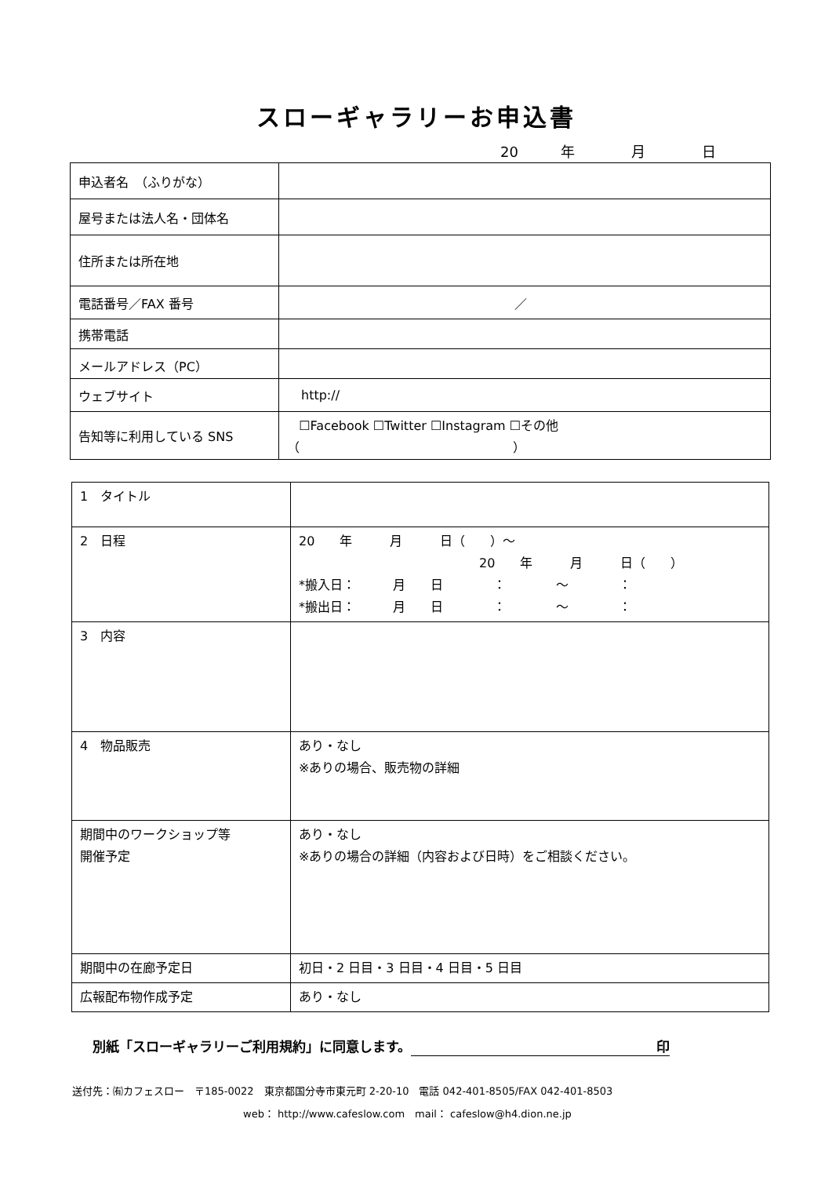スローギャラリーお申込書
20　　　年　　　　月　　　　日
| 申込者名 （ふりがな） | |
| 屋号または法人名・団体名 | |
| 住所または所在地 | |
| 電話番号／FAX 番号 | ／ |
| 携帯電話 | |
| メールアドレス（PC） | |
| ウェブサイト | http:// |
| 告知等に利用している SNS | ☐Facebook ☐Twitter ☐Instagram ☐その他 （ ） |
| 1 タイトル | |
| 2 日程 | 20 年 月 日（ ）～ 20 年 月 日（ ） *搬入日： 月 日 ： ～ ： *搬出日： 月 日 ： ～ ： |
| 3 内容 | |
| 4 物品販売 | あり・なし ※ありの場合、販売物の詳細 |
| 期間中のワークショップ等 開催予定 | あり・なし ※ありの場合の詳細（内容および日時）をご相談ください。 |
| 期間中の在廊予定日 | 初日・2 日目・3 日目・4 日目・5 日目 |
| 広報配布物作成予定 | あり・なし |
別紙「スローギャラリーご利用規約」に同意します。 印
送付先：㈲カフェスロー　〒185-0022　東京都国分寺市東元町 2-20-10　電話 042-401-8505/FAX 042-401-8503
web： http://www.cafeslow.com　mail： cafeslow@h4.dion.ne.jp